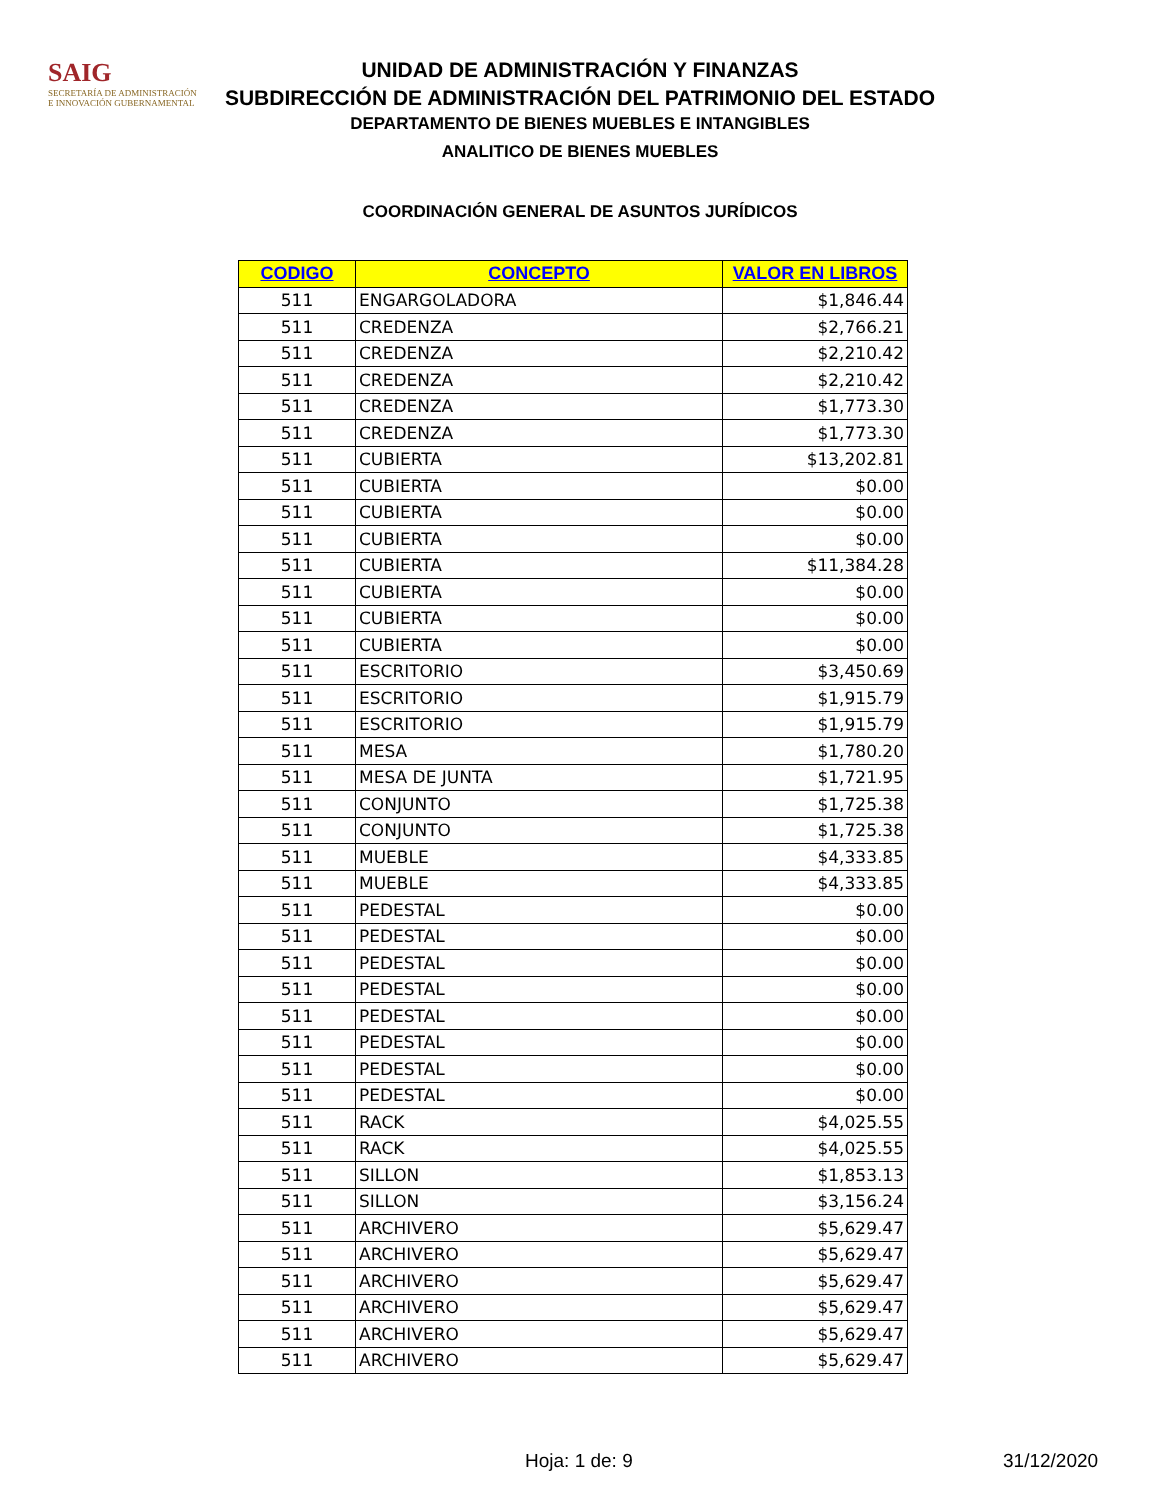SAIG
SECRETARÍA DE ADMINISTRACIÓN
E INNOVACIÓN GUBERNAMENTAL
UNIDAD DE ADMINISTRACIÓN Y FINANZAS
SUBDIRECCIÓN DE ADMINISTRACIÓN DEL PATRIMONIO DEL ESTADO
DEPARTAMENTO DE BIENES MUEBLES E INTANGIBLES
ANALITICO DE BIENES MUEBLES
COORDINACIÓN GENERAL DE ASUNTOS JURÍDICOS
| CODIGO | CONCEPTO | VALOR EN LIBROS |
| --- | --- | --- |
| 511 | ENGARGOLADORA | $1,846.44 |
| 511 | CREDENZA | $2,766.21 |
| 511 | CREDENZA | $2,210.42 |
| 511 | CREDENZA | $2,210.42 |
| 511 | CREDENZA | $1,773.30 |
| 511 | CREDENZA | $1,773.30 |
| 511 | CUBIERTA | $13,202.81 |
| 511 | CUBIERTA | $0.00 |
| 511 | CUBIERTA | $0.00 |
| 511 | CUBIERTA | $0.00 |
| 511 | CUBIERTA | $11,384.28 |
| 511 | CUBIERTA | $0.00 |
| 511 | CUBIERTA | $0.00 |
| 511 | CUBIERTA | $0.00 |
| 511 | ESCRITORIO | $3,450.69 |
| 511 | ESCRITORIO | $1,915.79 |
| 511 | ESCRITORIO | $1,915.79 |
| 511 | MESA | $1,780.20 |
| 511 | MESA DE JUNTA | $1,721.95 |
| 511 | CONJUNTO | $1,725.38 |
| 511 | CONJUNTO | $1,725.38 |
| 511 | MUEBLE | $4,333.85 |
| 511 | MUEBLE | $4,333.85 |
| 511 | PEDESTAL | $0.00 |
| 511 | PEDESTAL | $0.00 |
| 511 | PEDESTAL | $0.00 |
| 511 | PEDESTAL | $0.00 |
| 511 | PEDESTAL | $0.00 |
| 511 | PEDESTAL | $0.00 |
| 511 | PEDESTAL | $0.00 |
| 511 | PEDESTAL | $0.00 |
| 511 | RACK | $4,025.55 |
| 511 | RACK | $4,025.55 |
| 511 | SILLON | $1,853.13 |
| 511 | SILLON | $3,156.24 |
| 511 | ARCHIVERO | $5,629.47 |
| 511 | ARCHIVERO | $5,629.47 |
| 511 | ARCHIVERO | $5,629.47 |
| 511 | ARCHIVERO | $5,629.47 |
| 511 | ARCHIVERO | $5,629.47 |
| 511 | ARCHIVERO | $5,629.47 |
Hoja: 1 de: 9 31/12/2020